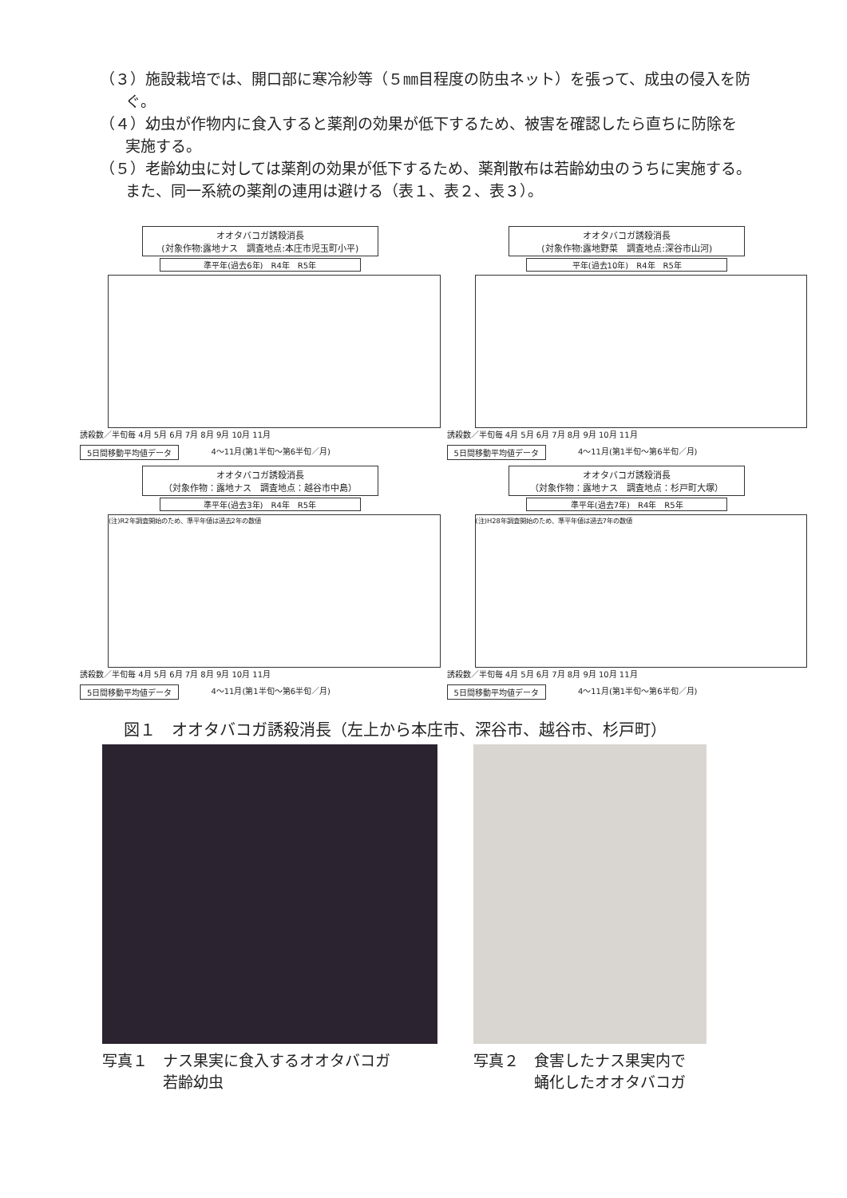（３）施設栽培では、開口部に寒冷紗等（５㎜目程度の防虫ネット）を張って、成虫の侵入を防ぐ。
（４）幼虫が作物内に食入すると薬剤の効果が低下するため、被害を確認したら直ちに防除を実施する。
（５）老齢幼虫に対しては薬剤の効果が低下するため、薬剤散布は若齢幼虫のうちに実施する。また、同一系統の薬剤の連用は避ける（表１、表２、表３）。
オオタバコガ誘殺消長
(対象作物:露地ナス　調査地点:本庄市児玉町小平)
準平年(過去6年)　R4年　R5年
誘殺数／半旬毎 4月 5月 6月 7月 8月 9月 10月 11月
5日間移動平均値データ 4～11月(第1半旬～第6半旬／月)
オオタバコガ誘殺消長
(対象作物:露地野菜　調査地点:深谷市山河)
平年(過去10年)　R4年　R5年
誘殺数／半旬毎 4月 5月 6月 7月 8月 9月 10月 11月
5日間移動平均値データ 4～11月(第1半旬～第6半旬／月)
オオタバコガ誘殺消長
（対象作物：露地ナス　調査地点：越谷市中島）
準平年(過去3年)　R4年　R5年
(注)R2年調査開始のため、準平年値は過去2年の数値
誘殺数／半旬毎 4月 5月 6月 7月 8月 9月 10月 11月
5日間移動平均値データ 4～11月(第1半旬～第6半旬／月)
オオタバコガ誘殺消長
（対象作物：露地ナス　調査地点：杉戸町大塚）
準平年(過去7年)　R4年　R5年
(注)H28年調査開始のため、準平年値は過去7年の数値
誘殺数／半旬毎 4月 5月 6月 7月 8月 9月 10月 11月
5日間移動平均値データ 4～11月(第1半旬～第6半旬／月)
図１　オオタバコガ誘殺消長（左上から本庄市、深谷市、越谷市、杉戸町）
写真１　ナス果実に食入するオオタバコガ
　　　　若齢幼虫
写真２　食害したナス果実内で
　　　　蛹化したオオタバコガ